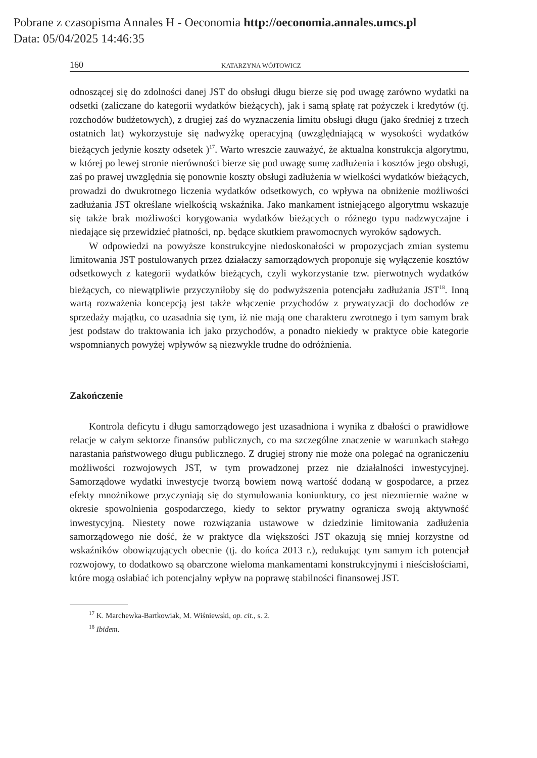Pobrane z czasopisma Annales H - Oeconomia http://oeconomia.annales.umcs.pl
Data: 05/04/2025 14:46:35
160 KATARZYNA WÓJTOWICZ
odnoszącej się do zdolności danej JST do obsługi długu bierze się pod uwagę zarówno wydatki na odsetki (zaliczane do kategorii wydatków bieżących), jak i samą spłatę rat pożyczek i kredytów (tj. rozchodów budżetowych), z drugiej zaś do wyznaczenia limitu obsługi długu (jako średniej z trzech ostatnich lat) wykorzystuje się nadwyżkę operacyjną (uwzględniającą w wysokości wydatków bieżących jedynie koszty odsetek )<sup>17</sup>. Warto wreszcie zauważyć, że aktualna konstrukcja algorytmu, w której po lewej stronie nierówności bierze się pod uwagę sumę zadłużenia i kosztów jego obsługi, zaś po prawej uwzględnia się ponownie koszty obsługi zadłużenia w wielkości wydatków bieżących, prowadzi do dwukrotnego liczenia wydatków odsetkowych, co wpływa na obniżenie możliwości zadłużania JST określane wielkością wskaźnika. Jako mankament istniejącego algorytmu wskazuje się także brak możliwości korygowania wydatków bieżących o różnego typu nadzwyczajne i niedające się przewidzieć płatności, np. będące skutkiem prawomocnych wyroków sądowych.
W odpowiedzi na powyższe konstrukcyjne niedoskonałości w propozycjach zmian systemu limitowania JST postulowanych przez działaczy samorządowych proponuje się wyłączenie kosztów odsetkowych z kategorii wydatków bieżących, czyli wykorzystanie tzw. pierwotnych wydatków bieżących, co niewątpliwie przyczyniłoby się do podwyższenia potencjału zadłużania JST<sup>18</sup>. Inną wartą rozważenia koncepcją jest także włączenie przychodów z prywatyzacji do dochodów ze sprzedaży majątku, co uzasadnia się tym, iż nie mają one charakteru zwrotnego i tym samym brak jest podstaw do traktowania ich jako przychodów, a ponadto niekiedy w praktyce obie kategorie wspomnianych powyżej wpływów są niezwykle trudne do odróżnienia.
Zakończenie
Kontrola deficytu i długu samorządowego jest uzasadniona i wynika z dbałości o prawidłowe relacje w całym sektorze finansów publicznych, co ma szczególne znaczenie w warunkach stałego narastania państwowego długu publicznego. Z drugiej strony nie może ona polegać na ograniczeniu możliwości rozwojowych JST, w tym prowadzonej przez nie działalności inwestycyjnej. Samorządowe wydatki inwestycje tworzą bowiem nową wartość dodaną w gospodarce, a przez efekty mnożnikowe przyczyniają się do stymulowania koniunktury, co jest niezmiernie ważne w okresie spowolnienia gospodarczego, kiedy to sektor prywatny ogranicza swoją aktywność inwestycyjną. Niestety nowe rozwiązania ustawowe w dziedzinie limitowania zadłużenia samorządowego nie dość, że w praktyce dla większości JST okazują się mniej korzystne od wskaźników obowiązujących obecnie (tj. do końca 2013 r.), redukując tym samym ich potencjał rozwojowy, to dodatkowo są obarczone wieloma mankamentami konstrukcyjnymi i nieścisłościami, które mogą osłabiać ich potencjalny wpływ na poprawę stabilności finansowej JST.
<sup>17</sup> K. Marchewka-Bartkowiak, M. Wiśniewski, op. cit., s. 2.
<sup>18</sup> Ibidem.